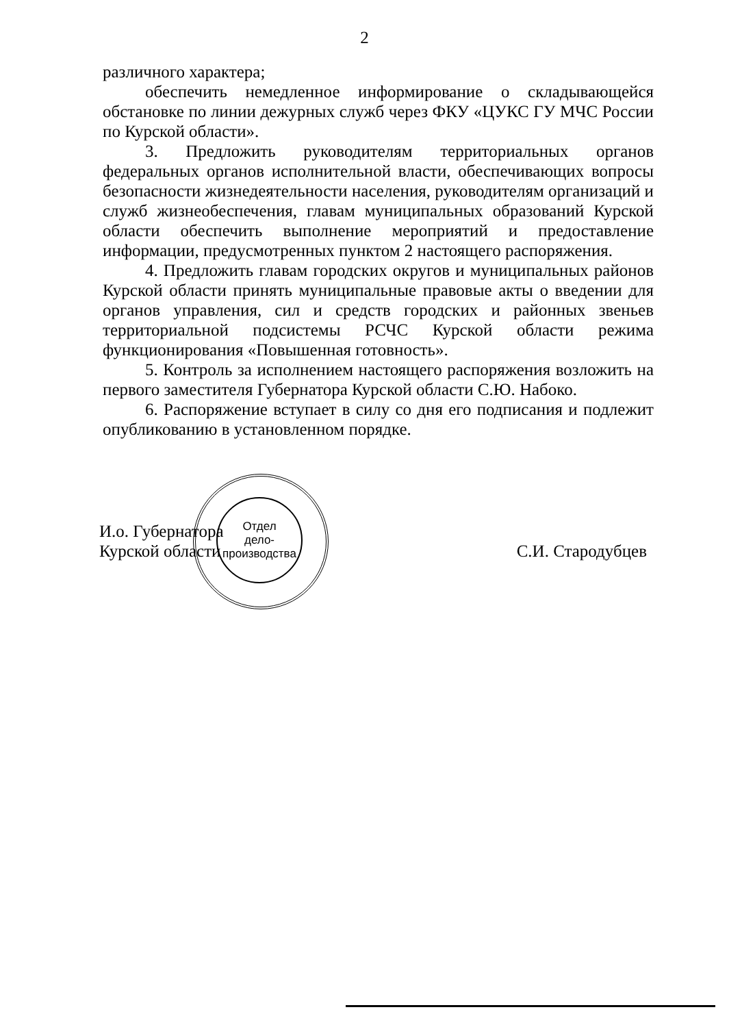2
различного характера;
обеспечить немедленное информирование о складывающейся обстановке по линии дежурных служб через ФКУ «ЦУКС ГУ МЧС России по Курской области».
3. Предложить руководителям территориальных органов федеральных органов исполнительной власти, обеспечивающих вопросы безопасности жизнедеятельности населения, руководителям организаций и служб жизнеобеспечения, главам муниципальных образований Курской области обеспечить выполнение мероприятий и предоставление информации, предусмотренных пунктом 2 настоящего распоряжения.
4. Предложить главам городских округов и муниципальных районов Курской области принять муниципальные правовые акты о введении для органов управления, сил и средств городских и районных звеньев территориальной подсистемы РСЧС Курской области режима функционирования «Повышенная готовность».
5. Контроль за исполнением настоящего распоряжения возложить на первого заместителя Губернатора Курской области С.Ю. Набоко.
6. Распоряжение вступает в силу со дня его подписания и подлежит опубликованию в установленном порядке.
И.о. Губернатора
Курской области
С.И. Стародубцев
Отдел
дело-
производства